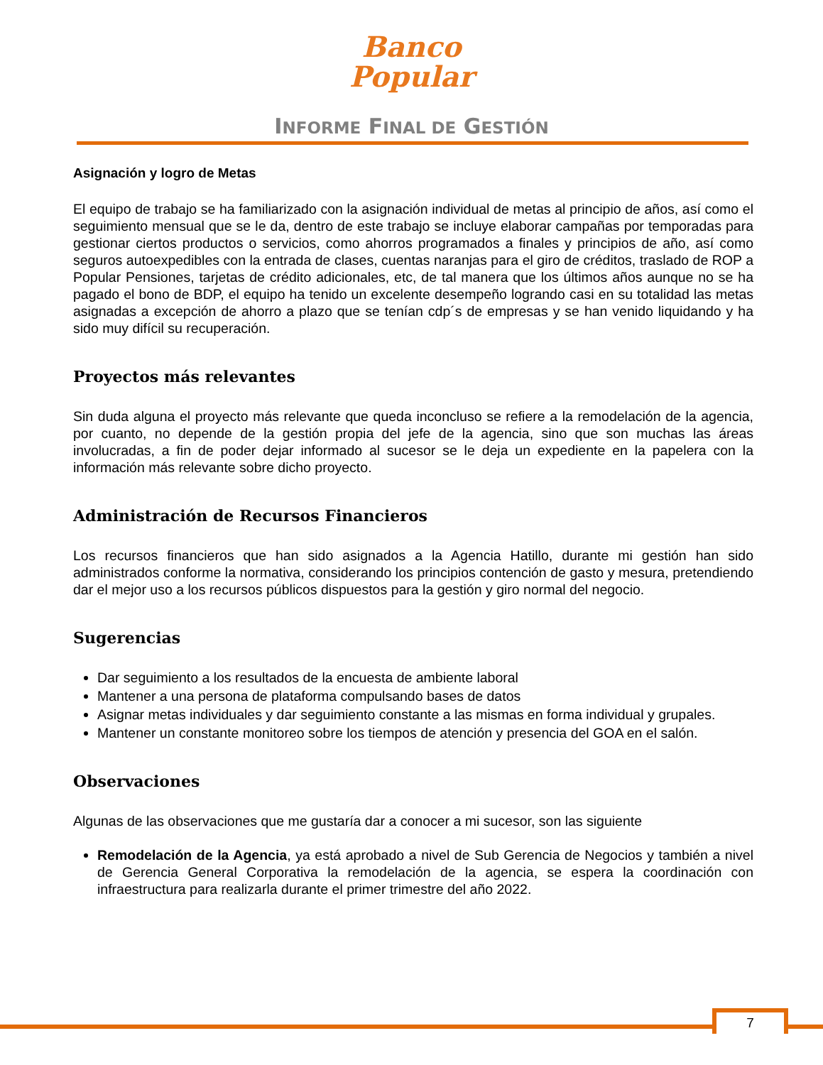Banco
Popular
INFORME FINAL DE GESTIÓN
Asignación y logro de Metas
El equipo de trabajo se ha familiarizado con la asignación individual de metas al principio de años, así como el seguimiento mensual que se le da, dentro de este trabajo se incluye elaborar campañas por temporadas para gestionar ciertos productos o servicios, como ahorros programados a finales y principios de año, así como seguros autoexpedibles con la entrada de clases, cuentas naranjas para el giro de créditos, traslado de ROP a Popular Pensiones, tarjetas de crédito adicionales, etc, de tal manera que los últimos años aunque no se ha pagado el bono de BDP, el equipo ha tenido un excelente desempeño logrando casi en su totalidad las metas asignadas a excepción de ahorro a plazo que se tenían cdp´s de empresas y se han venido liquidando y ha sido muy difícil su recuperación.
Proyectos más relevantes
Sin duda alguna el proyecto más relevante que queda inconcluso se refiere a la remodelación de la agencia, por cuanto, no depende de la gestión propia del jefe de la agencia, sino que son muchas las áreas involucradas, a fin de poder dejar informado al sucesor se le deja un expediente en la papelera con la información más relevante sobre dicho proyecto.
Administración de Recursos Financieros
Los recursos financieros que han sido asignados a la Agencia Hatillo, durante mi gestión han sido administrados conforme la normativa, considerando los principios contención de gasto y mesura, pretendiendo dar el mejor uso a los recursos públicos dispuestos para la gestión y giro normal del negocio.
Sugerencias
Dar seguimiento a los resultados de la encuesta de ambiente laboral
Mantener a una persona de plataforma compulsando bases de datos
Asignar metas individuales y dar seguimiento constante a las mismas en forma individual y grupales.
Mantener un constante monitoreo sobre los tiempos de atención y presencia del GOA en el salón.
Observaciones
Algunas de las observaciones que me gustaría dar a conocer a mi sucesor, son las siguiente
Remodelación de la Agencia, ya está aprobado a nivel de Sub Gerencia de Negocios y también a nivel de Gerencia General Corporativa la remodelación de la agencia, se espera la coordinación con infraestructura para realizarla durante el primer trimestre del año 2022.
7